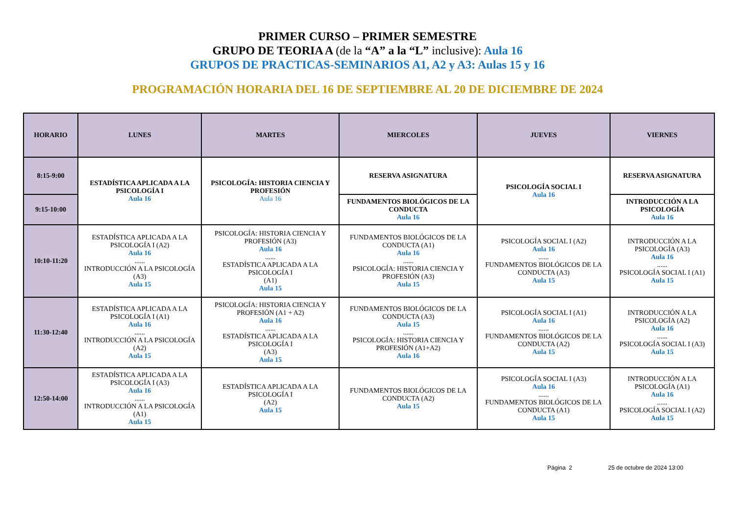PRIMER CURSO – PRIMER SEMESTRE
GRUPO DE TEORIA A (de la “A” a la “L” inclusive): Aula 16
GRUPOS DE PRACTICAS-SEMINARIOS A1, A2 y A3: Aulas 15 y 16
PROGRAMACIÓN HORARIA DEL 16 DE SEPTIEMBRE AL 20 DE DICIEMBRE DE 2024
| HORARIO | LUNES | MARTES | MIERCOLES | JUEVES | VIERNES |
| --- | --- | --- | --- | --- | --- |
| 8:15-9:00 | ESTADÍSTICA APLICADA A LA PSICOLOGÍA I Aula 16 | PSICOLOGÍA: HISTORIA CIENCIA Y PROFESIÓN Aula 16 | RESERVA ASIGNATURA | PSICOLOGÍA SOCIAL I Aula 16 | RESERVA ASIGNATURA |
| 9:15-10:00 | | | FUNDAMENTOS BIOLÓGICOS DE LA CONDUCTA Aula 16 | | INTRODUCCIÓN A LA PSICOLOGÍA Aula 16 |
| 10:10-11:20 | ESTADÍSTICA APLICADA A LA PSICOLOGÍA I (A2) Aula 16 ...... INTRODUCCIÓN A LA PSICOLOGÍA (A3) Aula 15 | PSICOLOGÍA: HISTORIA CIENCIA Y PROFESIÓN (A3) Aula 16 ...... ESTADÍSTICA APLICADA A LA PSICOLOGÍA I (A1) Aula 15 | FUNDAMENTOS BIOLÓGICOS DE LA CONDUCTA (A1) Aula 16 ...... PSICOLOGÍA: HISTORIA CIENCIA Y PROFESIÓN (A3) Aula 15 | PSICOLOGÍA SOCIAL I (A2) Aula 16 ...... FUNDAMENTOS BIOLÓGICOS DE LA CONDUCTA (A3) Aula 15 | INTRODUCCIÓN A LA PSICOLOGÍA (A3) Aula 16 ...... PSICOLOGÍA SOCIAL I (A1) Aula 15 |
| 11:30-12:40 | ESTADÍSTICA APLICADA A LA PSICOLOGÍA I (A1) Aula 16 ...... INTRODUCCIÓN A LA PSICOLOGÍA (A2) Aula 15 | PSICOLOGÍA: HISTORIA CIENCIA Y PROFESIÓN (A1 + A2) Aula 16 ...... ESTADÍSTICA APLICADA A LA PSICOLOGÍA I (A3) Aula 15 | FUNDAMENTOS BIOLÓGICOS DE LA CONDUCTA (A3) Aula 15 ...... PSICOLOGÍA: HISTORIA CIENCIA Y PROFESIÓN (A1+A2) Aula 16 | PSICOLOGÍA SOCIAL I (A1) Aula 16 ...... FUNDAMENTOS BIOLÓGICOS DE LA CONDUCTA (A2) Aula 15 | INTRODUCCIÓN A LA PSICOLOGÍA (A2) Aula 16 ...... PSICOLOGÍA SOCIAL I (A3) Aula 15 |
| 12:50-14:00 | ESTADÍSTICA APLICADA A LA PSICOLOGÍA I (A3) Aula 16 ...... INTRODUCCIÓN A LA PSICOLOGÍA (A1) Aula 15 | ESTADÍSTICA APLICADA A LA PSICOLOGÍA I (A2) Aula 15 | FUNDAMENTOS BIOLÓGICOS DE LA CONDUCTA (A2) Aula 15 | PSICOLOGÍA SOCIAL I (A3) Aula 16 ...... FUNDAMENTOS BIOLÓGICOS DE LA CONDUCTA (A1) Aula 15 | INTRODUCCIÓN A LA PSICOLOGÍA (A1) Aula 16 ...... PSICOLOGÍA SOCIAL I (A2) Aula 15 |
Página 2 25 de octubre de 2024 13:00